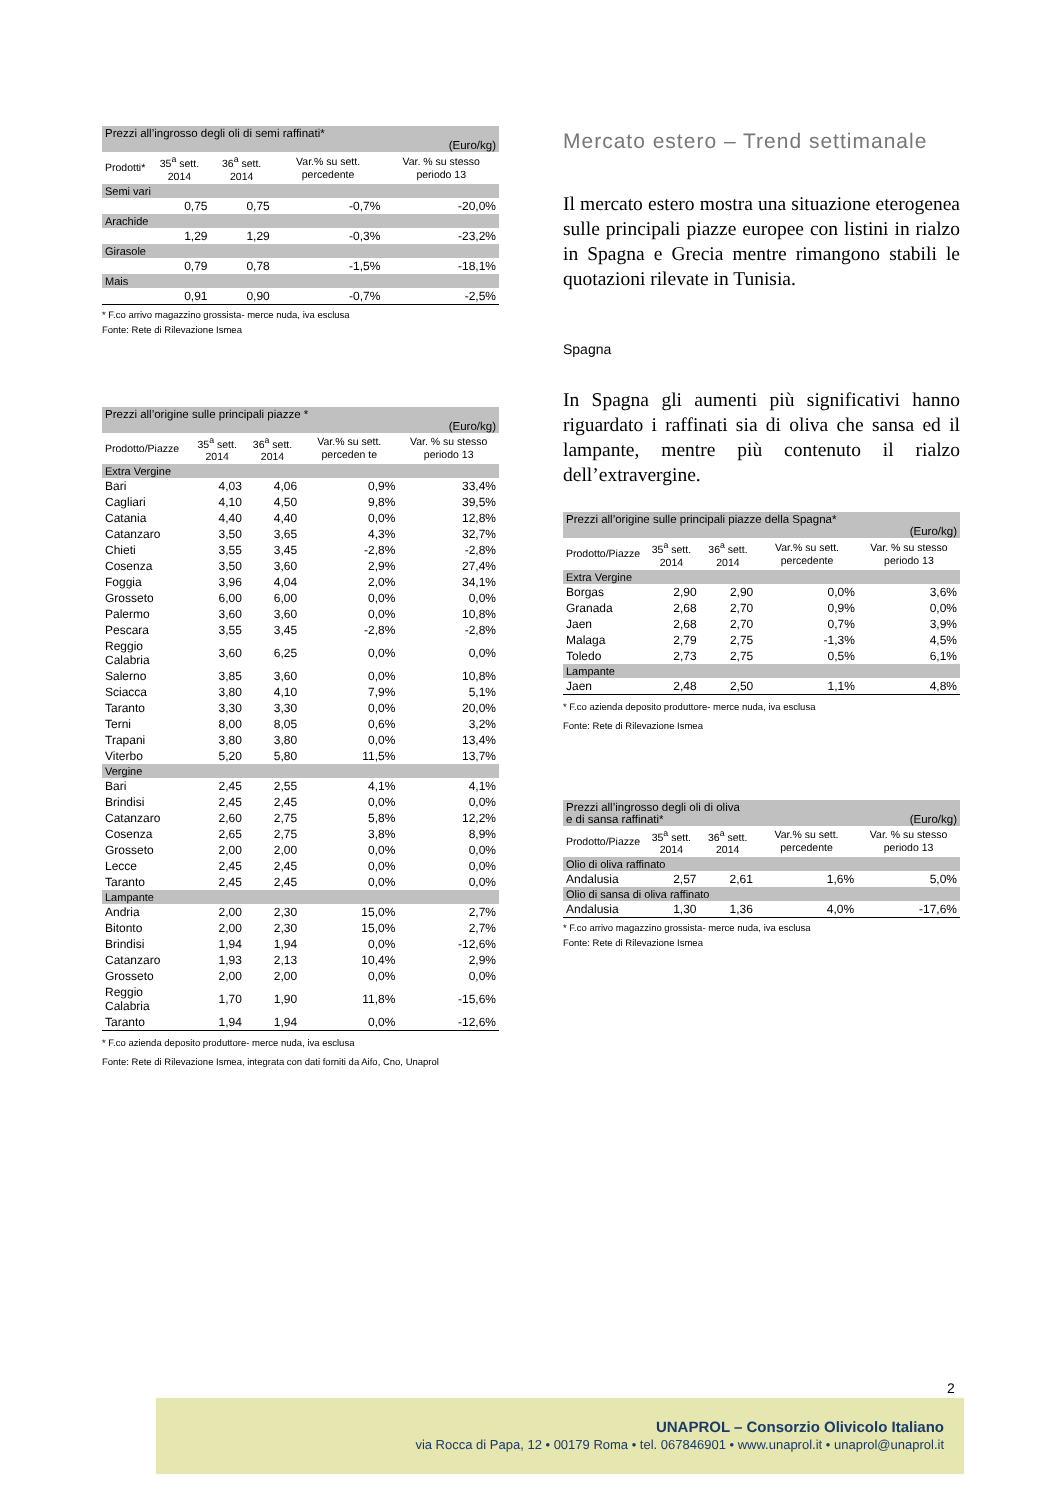| Prezzi all’ingrosso degli oli di semi raffinati* (Euro/kg) | | | | |
| --- | --- | --- | --- | --- |
| Prodotti* | 35<sup>a</sup> sett. 2014 | 36<sup>a</sup> sett. 2014 | Var.% su sett. percedente | Var. % su stesso periodo 13 |
| Semi vari | | | | |
| | 0,75 | 0,75 | -0,7% | -20,0% |
| Arachide | | | | |
| | 1,29 | 1,29 | -0,3% | -23,2% |
| Girasole | | | | |
| | 0,79 | 0,78 | -1,5% | -18,1% |
| Mais | | | | |
| | 0,91 | 0,90 | -0,7% | -2,5% |
* F.co arrivo magazzino grossista- merce nuda, iva esclusa
Fonte: Rete di Rilevazione Ismea
| Prezzi all’origine sulle principali piazze * (Euro/kg) | | | | |
| --- | --- | --- | --- | --- |
| Prodotto/Piazze | 35<sup>a</sup> sett. 2014 | 36<sup>a</sup> sett. 2014 | Var.% su sett. perceden te | Var. % su stesso periodo 13 |
| Extra Vergine | | | | |
| Bari | 4,03 | 4,06 | 0,9% | 33,4% |
| Cagliari | 4,10 | 4,50 | 9,8% | 39,5% |
| Catania | 4,40 | 4,40 | 0,0% | 12,8% |
| Catanzaro | 3,50 | 3,65 | 4,3% | 32,7% |
| Chieti | 3,55 | 3,45 | -2,8% | -2,8% |
| Cosenza | 3,50 | 3,60 | 2,9% | 27,4% |
| Foggia | 3,96 | 4,04 | 2,0% | 34,1% |
| Grosseto | 6,00 | 6,00 | 0,0% | 0,0% |
| Palermo | 3,60 | 3,60 | 0,0% | 10,8% |
| Pescara | 3,55 | 3,45 | -2,8% | -2,8% |
| Reggio Calabria | 3,60 | 6,25 | 0,0% | 0,0% |
| Salerno | 3,85 | 3,60 | 0,0% | 10,8% |
| Sciacca | 3,80 | 4,10 | 7,9% | 5,1% |
| Taranto | 3,30 | 3,30 | 0,0% | 20,0% |
| Terni | 8,00 | 8,05 | 0,6% | 3,2% |
| Trapani | 3,80 | 3,80 | 0,0% | 13,4% |
| Viterbo | 5,20 | 5,80 | 11,5% | 13,7% |
| Vergine | | | | |
| Bari | 2,45 | 2,55 | 4,1% | 4,1% |
| Brindisi | 2,45 | 2,45 | 0,0% | 0,0% |
| Catanzaro | 2,60 | 2,75 | 5,8% | 12,2% |
| Cosenza | 2,65 | 2,75 | 3,8% | 8,9% |
| Grosseto | 2,00 | 2,00 | 0,0% | 0,0% |
| Lecce | 2,45 | 2,45 | 0,0% | 0,0% |
| Taranto | 2,45 | 2,45 | 0,0% | 0,0% |
| Lampante | | | | |
| Andria | 2,00 | 2,30 | 15,0% | 2,7% |
| Bitonto | 2,00 | 2,30 | 15,0% | 2,7% |
| Brindisi | 1,94 | 1,94 | 0,0% | -12,6% |
| Catanzaro | 1,93 | 2,13 | 10,4% | 2,9% |
| Grosseto | 2,00 | 2,00 | 0,0% | 0,0% |
| Reggio Calabria | 1,70 | 1,90 | 11,8% | -15,6% |
| Taranto | 1,94 | 1,94 | 0,0% | -12,6% |
* F.co azienda deposito produttore- merce nuda, iva esclusa
Fonte: Rete di Rilevazione Ismea, integrata con dati forniti da Aifo, Cno, Unaprol
Mercato estero – Trend settimanale
Il mercato estero mostra una situazione eterogenea sulle principali piazze europee con listini in rialzo in Spagna e Grecia mentre rimangono stabili le quotazioni rilevate in Tunisia.
Spagna
In Spagna gli aumenti più significativi hanno riguardato i raffinati sia di oliva che sansa ed il lampante, mentre più contenuto il rialzo dell’extravergine.
| Prezzi all’origine sulle principali piazze della Spagna* (Euro/kg) | | | | |
| --- | --- | --- | --- | --- |
| Prodotto/Piazze | 35<sup>a</sup> sett. 2014 | 36<sup>a</sup> sett. 2014 | Var.% su sett. percedente | Var. % su stesso periodo 13 |
| Extra Vergine | | | | |
| Borgas | 2,90 | 2,90 | 0,0% | 3,6% |
| Granada | 2,68 | 2,70 | 0,9% | 0,0% |
| Jaen | 2,68 | 2,70 | 0,7% | 3,9% |
| Malaga | 2,79 | 2,75 | -1,3% | 4,5% |
| Toledo | 2,73 | 2,75 | 0,5% | 6,1% |
| Lampante | | | | |
| Jaen | 2,48 | 2,50 | 1,1% | 4,8% |
* F.co azienda deposito produttore- merce nuda, iva esclusa
Fonte: Rete di Rilevazione Ismea
| Prezzi all’ingrosso degli oli di oliva e di sansa raffinati* (Euro/kg) | | | | |
| --- | --- | --- | --- | --- |
| Prodotto/Piazze | 35<sup>a</sup> sett. 2014 | 36<sup>a</sup> sett. 2014 | Var.% su sett. percedente | Var. % su stesso periodo 13 |
| Olio di oliva raffinato | | | | |
| Andalusia | 2,57 | 2,61 | 1,6% | 5,0% |
| Olio di sansa di oliva raffinato | | | | |
| Andalusia | 1,30 | 1,36 | 4,0% | -17,6% |
* F.co arrivo magazzino grossista- merce nuda, iva esclusa
Fonte: Rete di Rilevazione Ismea
2
UNAPROL – Consorzio Olivicolo Italiano
via Rocca di Papa, 12 • 00179 Roma • tel. 067846901 • www.unaprol.it • unaprol@unaprol.it